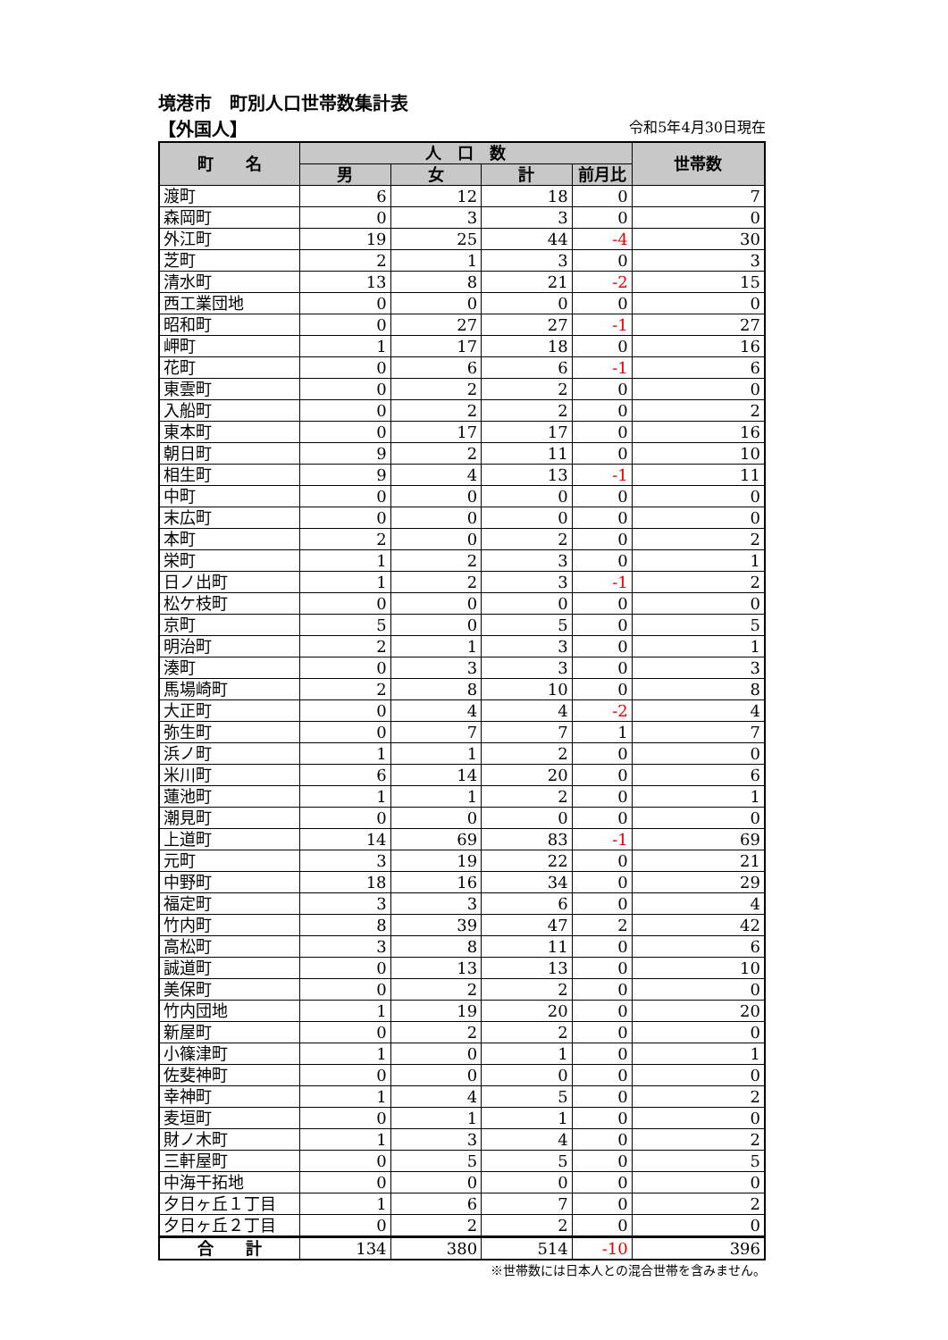境港市　町別人口世帯数集計表
【外国人】 令和5年4月30日現在
| 町 名 | 人 口 数 | | | | 世帯数 |
| --- | --- | --- | --- | --- | --- |
| | 男 | 女 | 計 | 前月比 | |
| 渡町 | 6 | 12 | 18 | 0 | 7 |
| 森岡町 | 0 | 3 | 3 | 0 | 0 |
| 外江町 | 19 | 25 | 44 | -4 | 30 |
| 芝町 | 2 | 1 | 3 | 0 | 3 |
| 清水町 | 13 | 8 | 21 | -2 | 15 |
| 西工業団地 | 0 | 0 | 0 | 0 | 0 |
| 昭和町 | 0 | 27 | 27 | -1 | 27 |
| 岬町 | 1 | 17 | 18 | 0 | 16 |
| 花町 | 0 | 6 | 6 | -1 | 6 |
| 東雲町 | 0 | 2 | 2 | 0 | 0 |
| 入船町 | 0 | 2 | 2 | 0 | 2 |
| 東本町 | 0 | 17 | 17 | 0 | 16 |
| 朝日町 | 9 | 2 | 11 | 0 | 10 |
| 相生町 | 9 | 4 | 13 | -1 | 11 |
| 中町 | 0 | 0 | 0 | 0 | 0 |
| 末広町 | 0 | 0 | 0 | 0 | 0 |
| 本町 | 2 | 0 | 2 | 0 | 2 |
| 栄町 | 1 | 2 | 3 | 0 | 1 |
| 日ノ出町 | 1 | 2 | 3 | -1 | 2 |
| 松ケ枝町 | 0 | 0 | 0 | 0 | 0 |
| 京町 | 5 | 0 | 5 | 0 | 5 |
| 明治町 | 2 | 1 | 3 | 0 | 1 |
| 湊町 | 0 | 3 | 3 | 0 | 3 |
| 馬場崎町 | 2 | 8 | 10 | 0 | 8 |
| 大正町 | 0 | 4 | 4 | -2 | 4 |
| 弥生町 | 0 | 7 | 7 | 1 | 7 |
| 浜ノ町 | 1 | 1 | 2 | 0 | 0 |
| 米川町 | 6 | 14 | 20 | 0 | 6 |
| 蓮池町 | 1 | 1 | 2 | 0 | 1 |
| 潮見町 | 0 | 0 | 0 | 0 | 0 |
| 上道町 | 14 | 69 | 83 | -1 | 69 |
| 元町 | 3 | 19 | 22 | 0 | 21 |
| 中野町 | 18 | 16 | 34 | 0 | 29 |
| 福定町 | 3 | 3 | 6 | 0 | 4 |
| 竹内町 | 8 | 39 | 47 | 2 | 42 |
| 高松町 | 3 | 8 | 11 | 0 | 6 |
| 誠道町 | 0 | 13 | 13 | 0 | 10 |
| 美保町 | 0 | 2 | 2 | 0 | 0 |
| 竹内団地 | 1 | 19 | 20 | 0 | 20 |
| 新屋町 | 0 | 2 | 2 | 0 | 0 |
| 小篠津町 | 1 | 0 | 1 | 0 | 1 |
| 佐斐神町 | 0 | 0 | 0 | 0 | 0 |
| 幸神町 | 1 | 4 | 5 | 0 | 2 |
| 麦垣町 | 0 | 1 | 1 | 0 | 0 |
| 財ノ木町 | 1 | 3 | 4 | 0 | 2 |
| 三軒屋町 | 0 | 5 | 5 | 0 | 5 |
| 中海干拓地 | 0 | 0 | 0 | 0 | 0 |
| 夕日ヶ丘１丁目 | 1 | 6 | 7 | 0 | 2 |
| 夕日ヶ丘２丁目 | 0 | 2 | 2 | 0 | 0 |
| 合 計 | 134 | 380 | 514 | -10 | 396 |
※世帯数には日本人との混合世帯を含みません。